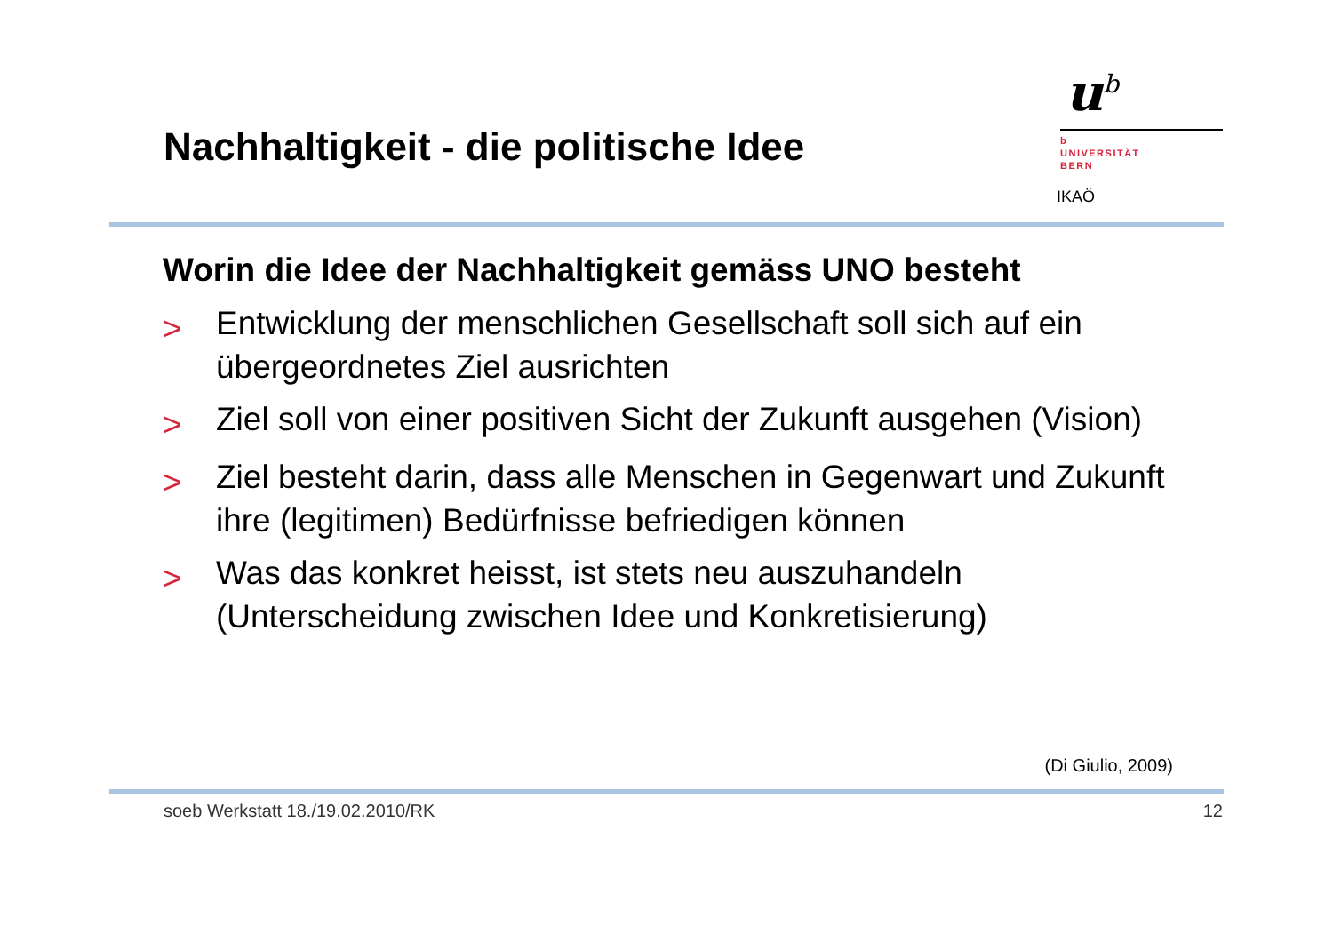Nachhaltigkeit - die politische Idee
u<sup>b</sup>
b
UNIVERSITÄT
BERN
IKAÖ
Worin die Idee der Nachhaltigkeit gemäss UNO besteht
> Entwicklung der menschlichen Gesellschaft soll sich auf ein übergeordnetes Ziel ausrichten
> Ziel soll von einer positiven Sicht der Zukunft ausgehen (Vision)
> Ziel besteht darin, dass alle Menschen in Gegenwart und Zukunft ihre (legitimen) Bedürfnisse befriedigen können
> Was das konkret heisst, ist stets neu auszuhandeln (Unterscheidung zwischen Idee und Konkretisierung)
(Di Giulio, 2009)
soeb Werkstatt 18./19.02.2010/RK 12